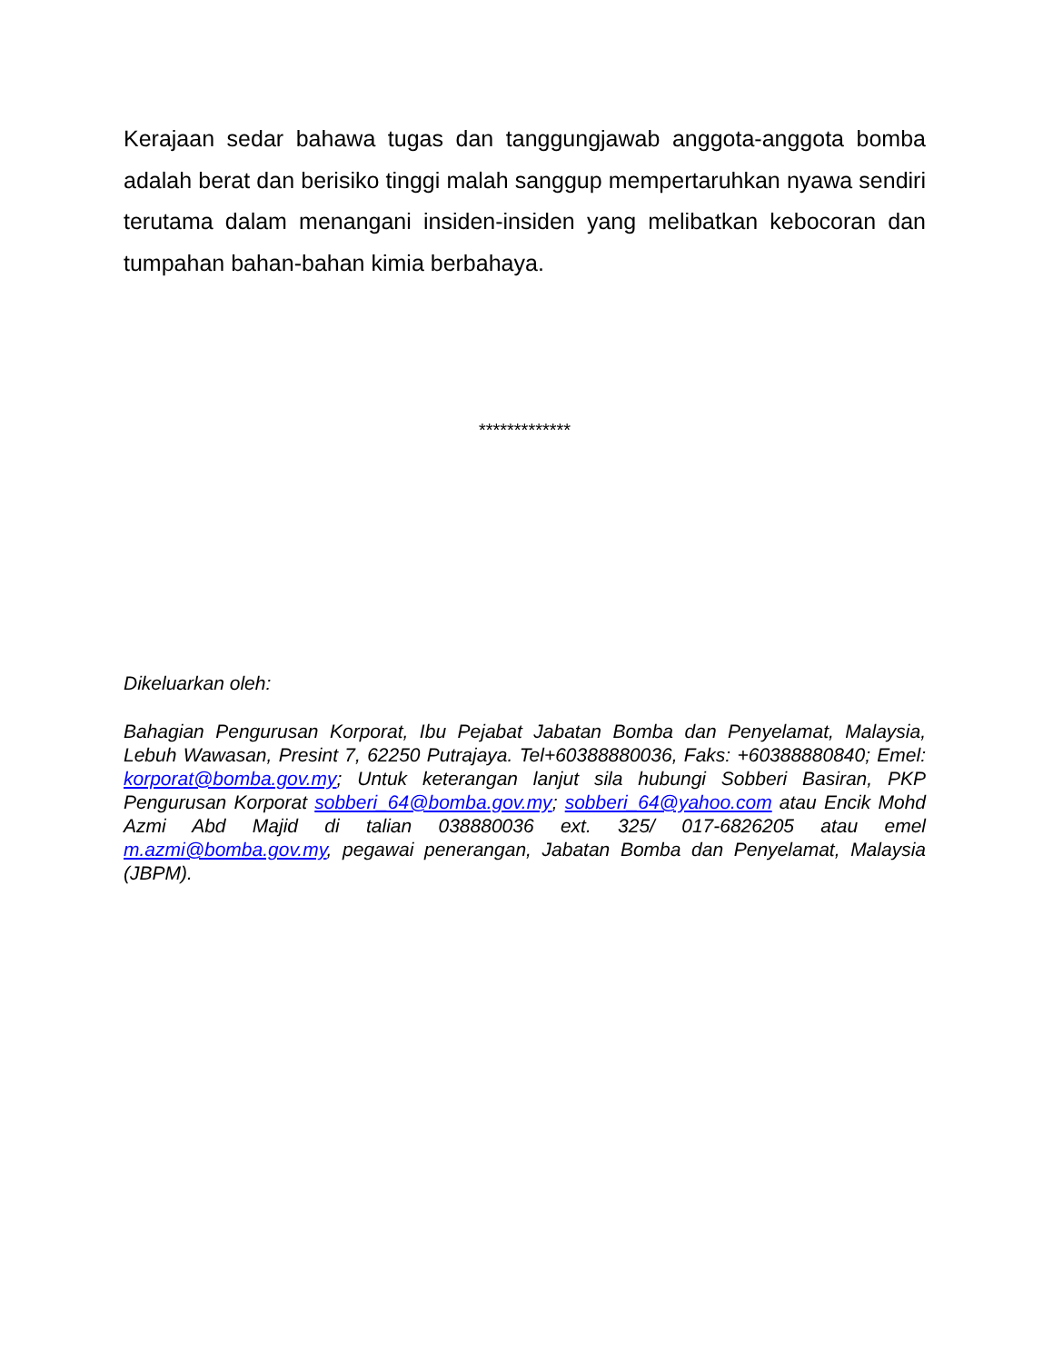Kerajaan sedar bahawa tugas dan tanggungjawab anggota-anggota bomba adalah berat dan berisiko tinggi malah sanggup mempertaruhkan nyawa sendiri terutama dalam menangani insiden-insiden yang melibatkan kebocoran dan tumpahan bahan-bahan kimia berbahaya.
*************
Dikeluarkan oleh:
Bahagian Pengurusan Korporat, Ibu Pejabat Jabatan Bomba dan Penyelamat, Malaysia, Lebuh Wawasan, Presint 7, 62250 Putrajaya. Tel+60388880036, Faks: +60388880840; Emel: korporat@bomba.gov.my; Untuk keterangan lanjut sila hubungi Sobberi Basiran, PKP Pengurusan Korporat sobberi_64@bomba.gov.my; sobberi_64@yahoo.com atau Encik Mohd Azmi Abd Majid di talian 038880036 ext. 325/ 017-6826205 atau emel m.azmi@bomba.gov.my, pegawai penerangan, Jabatan Bomba dan Penyelamat, Malaysia (JBPM).